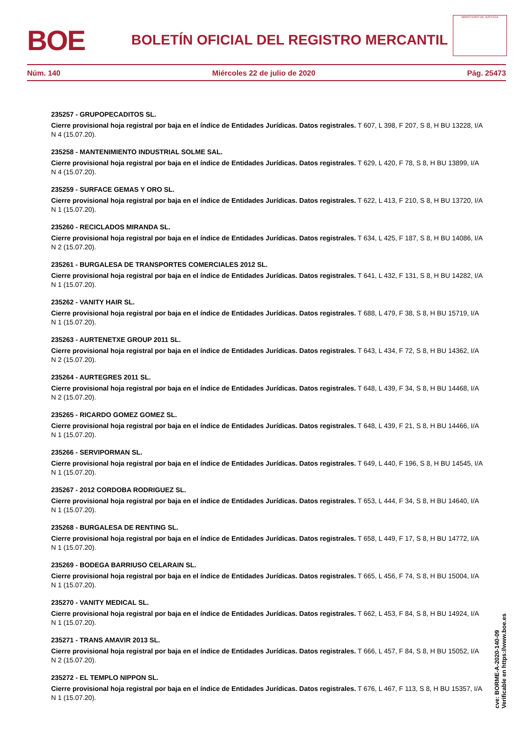BOE
BOLETÍN OFICIAL DEL REGISTRO MERCANTIL
MINISTERIO DE JUSTICIA
Núm. 140 Miércoles 22 de julio de 2020 Pág. 25473
235257 - GRUPOPECADITOS SL.
Cierre provisional hoja registral por baja en el índice de Entidades Jurídicas. Datos registrales. T 607, L 398, F 207, S 8, H BU 13228, I/A N 4 (15.07.20).
235258 - MANTENIMIENTO INDUSTRIAL SOLME SAL.
Cierre provisional hoja registral por baja en el índice de Entidades Jurídicas. Datos registrales. T 629, L 420, F 78, S 8, H BU 13899, I/A N 4 (15.07.20).
235259 - SURFACE GEMAS Y ORO SL.
Cierre provisional hoja registral por baja en el índice de Entidades Jurídicas. Datos registrales. T 622, L 413, F 210, S 8, H BU 13720, I/A N 1 (15.07.20).
235260 - RECICLADOS MIRANDA SL.
Cierre provisional hoja registral por baja en el índice de Entidades Jurídicas. Datos registrales. T 634, L 425, F 187, S 8, H BU 14086, I/A N 2 (15.07.20).
235261 - BURGALESA DE TRANSPORTES COMERCIALES 2012 SL.
Cierre provisional hoja registral por baja en el índice de Entidades Jurídicas. Datos registrales. T 641, L 432, F 131, S 8, H BU 14282, I/A N 1 (15.07.20).
235262 - VANITY HAIR SL.
Cierre provisional hoja registral por baja en el índice de Entidades Jurídicas. Datos registrales. T 688, L 479, F 38, S 8, H BU 15719, I/A N 1 (15.07.20).
235263 - AURTENETXE GROUP 2011 SL.
Cierre provisional hoja registral por baja en el índice de Entidades Jurídicas. Datos registrales. T 643, L 434, F 72, S 8, H BU 14362, I/A N 2 (15.07.20).
235264 - AURTEGRES 2011 SL.
Cierre provisional hoja registral por baja en el índice de Entidades Jurídicas. Datos registrales. T 648, L 439, F 34, S 8, H BU 14468, I/A N 2 (15.07.20).
235265 - RICARDO GOMEZ GOMEZ SL.
Cierre provisional hoja registral por baja en el índice de Entidades Jurídicas. Datos registrales. T 648, L 439, F 21, S 8, H BU 14466, I/A N 1 (15.07.20).
235266 - SERVIPORMAN SL.
Cierre provisional hoja registral por baja en el índice de Entidades Jurídicas. Datos registrales. T 649, L 440, F 196, S 8, H BU 14545, I/A N 1 (15.07.20).
235267 - 2012 CORDOBA RODRIGUEZ SL.
Cierre provisional hoja registral por baja en el índice de Entidades Jurídicas. Datos registrales. T 653, L 444, F 34, S 8, H BU 14640, I/A N 1 (15.07.20).
235268 - BURGALESA DE RENTING SL.
Cierre provisional hoja registral por baja en el índice de Entidades Jurídicas. Datos registrales. T 658, L 449, F 17, S 8, H BU 14772, I/A N 1 (15.07.20).
235269 - BODEGA BARRIUSO CELARAIN SL.
Cierre provisional hoja registral por baja en el índice de Entidades Jurídicas. Datos registrales. T 665, L 456, F 74, S 8, H BU 15004, I/A N 1 (15.07.20).
235270 - VANITY MEDICAL SL.
Cierre provisional hoja registral por baja en el índice de Entidades Jurídicas. Datos registrales. T 662, L 453, F 84, S 8, H BU 14924, I/A N 1 (15.07.20).
235271 - TRANS AMAVIR 2013 SL.
Cierre provisional hoja registral por baja en el índice de Entidades Jurídicas. Datos registrales. T 666, L 457, F 84, S 8, H BU 15052, I/A N 2 (15.07.20).
235272 - EL TEMPLO NIPPON SL.
Cierre provisional hoja registral por baja en el índice de Entidades Jurídicas. Datos registrales. T 676, L 467, F 113, S 8, H BU 15357, I/A N 1 (15.07.20).
cve: BORME-A-2020-140-09
Verificable en https://www.boe.es